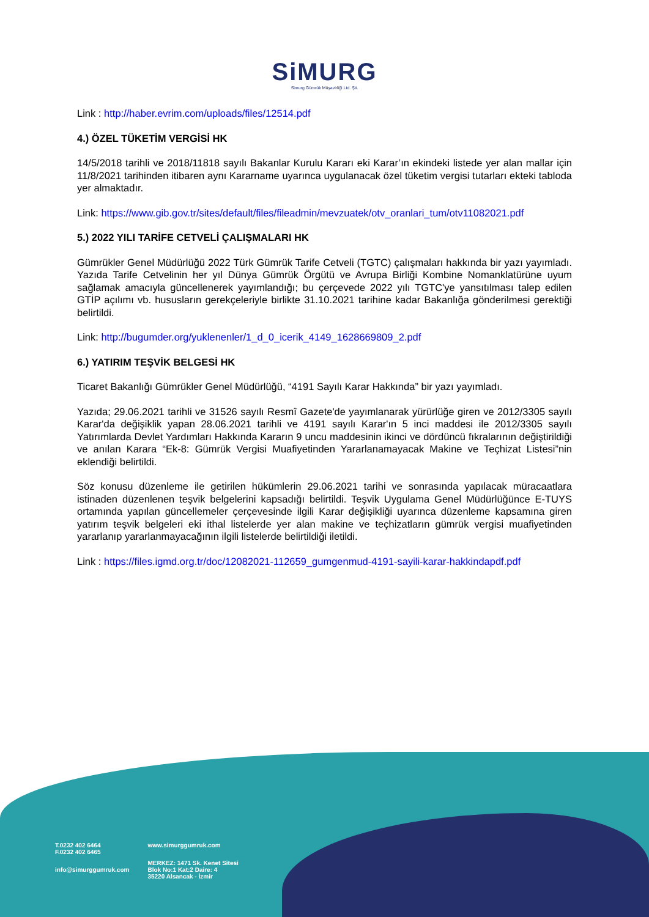SiMURG
Simurg Gümrük Müşavirliği Ltd. Şti.
Link : http://haber.evrim.com/uploads/files/12514.pdf
4.) ÖZEL TÜKETİM VERGİSİ HK
14/5/2018 tarihli ve 2018/11818 sayılı Bakanlar Kurulu Kararı eki Karar’ın ekindeki listede yer alan mallar için 11/8/2021 tarihinden itibaren aynı Kararname uyarınca uygulanacak özel tüketim vergisi tutarları ekteki tabloda yer almaktadır.
Link: https://www.gib.gov.tr/sites/default/files/fileadmin/mevzuatek/otv_oranlari_tum/otv11082021.pdf
5.) 2022 YILI TARİFE CETVELİ ÇALIŞMALARI HK
Gümrükler Genel Müdürlüğü 2022 Türk Gümrük Tarife Cetveli (TGTC) çalışmaları hakkında bir yazı yayımladı. Yazıda Tarife Cetvelinin her yıl Dünya Gümrük Örgütü ve Avrupa Birliği Kombine Nomanklatürüne uyum sağlamak amacıyla güncellenerek yayımlandığı; bu çerçevede 2022 yılı TGTC'ye yansıtılması talep edilen GTİP açılımı vb. hususların gerekçeleriyle birlikte 31.10.2021 tarihine kadar Bakanlığa gönderilmesi gerektiği belirtildi.
Link: http://bugumder.org/yuklenenler/1_d_0_icerik_4149_1628669809_2.pdf
6.) YATIRIM TEŞVİK BELGESİ HK
Ticaret Bakanlığı Gümrükler Genel Müdürlüğü, “4191 Sayılı Karar Hakkında” bir yazı yayımladı.
Yazıda; 29.06.2021 tarihli ve 31526 sayılı Resmî Gazete'de yayımlanarak yürürlüğe giren ve 2012/3305 sayılı Karar'da değişiklik yapan 28.06.2021 tarihli ve 4191 sayılı Karar'ın 5 inci maddesi ile 2012/3305 sayılı Yatırımlarda Devlet Yardımları Hakkında Kararın 9 uncu maddesinin ikinci ve dördüncü fıkralarının değiştirildiği ve anılan Karara “Ek-8: Gümrük Vergisi Muafiyetinden Yararlanamayacak Makine ve Teçhizat Listesi”nin eklendiği belirtildi.
Söz konusu düzenleme ile getirilen hükümlerin 29.06.2021 tarihi ve sonrasında yapılacak müracaatlara istinaden düzenlenen teşvik belgelerini kapsadığı belirtildi. Teşvik Uygulama Genel Müdürlüğünce E-TUYS ortamında yapılan güncellemeler çerçevesinde ilgili Karar değişikliği uyarınca düzenleme kapsamına giren yatırım teşvik belgeleri eki ithal listelerde yer alan makine ve teçhizatların gümrük vergisi muafiyetinden yararlanıp yararlanmayacağının ilgili listelerde belirtildiği iletildi.
Link : https://files.igmd.org.tr/doc/12082021-112659_gumgenmud-4191-sayili-karar-hakkindapdf.pdf
T.0232 402 6464
F.0232 402 6465
info@simurggumruk.com
www.simurggumruk.com
MERKEZ: 1471 Sk. Kenet Sitesi
Blok No:1 Kat:2 Daire: 4
35220 Alsancak - İzmir